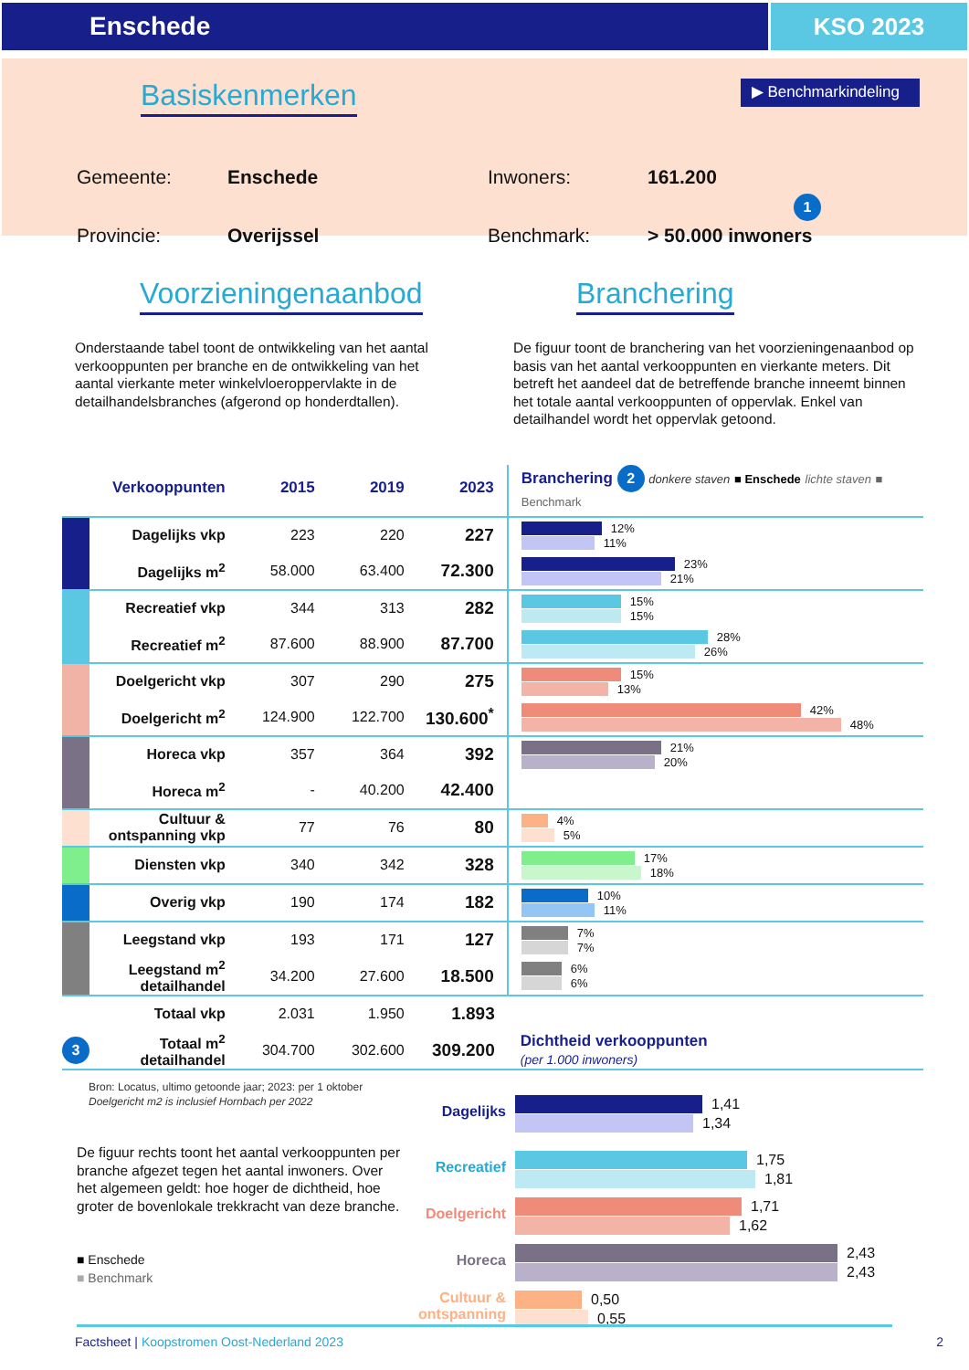Enschede KSO 2023
Basiskenmerken
▶ Benchmarkindeling
Gemeente:
Enschede
Inwoners:
161.200 1
Provincie:
Overijssel
Benchmark:
> 50.000 inwoners
Voorzieningenaanbod Branchering
Onderstaande tabel toont de ontwikkeling van het aantal verkooppunten per branche en de ontwikkeling van het aantal vierkante meter winkelvloeroppervlakte in de detailhandelsbranches (afgerond op honderdtallen).
De figuur toont de branchering van het voorzieningenaanbod op basis van het aantal verkooppunten en vierkante meters. Dit betreft het aandeel dat de betreffende branche inneemt binnen het totale aantal verkooppunten of oppervlak. Enkel van detailhandel wordt het oppervlak getoond.
| | Verkooppunten | 2015 | 2019 | 2023 | Branchering 2 donkere staven ■ Enschede lichte staven ■ Benchmark |
| --- | --- | --- | --- | --- | --- |
| | Dagelijks vkp | 223 | 220 | 227 | 12% 11% |
| | Dagelijks m<sup>2</sup> | 58.000 | 63.400 | 72.300 | 23% 21% |
| | Recreatief vkp | 344 | 313 | 282 | 15% 15% |
| | Recreatief m<sup>2</sup> | 87.600 | 88.900 | 87.700 | 28% 26% |
| | Doelgericht vkp | 307 | 290 | 275 | 15% 13% |
| | Doelgericht m<sup>2</sup> | 124.900 | 122.700 | 130.600<sup>*</sup> | 42% 48% |
| | Horeca vkp | 357 | 364 | 392 | 21% 20% |
| | Horeca m<sup>2</sup> | - | 40.200 | 42.400 | |
| | Cultuur & ontspanning vkp | 77 | 76 | 80 | 4% 5% |
| | Diensten vkp | 340 | 342 | 328 | 17% 18% |
| | Overig vkp | 190 | 174 | 182 | 10% 11% |
| | Leegstand vkp | 193 | 171 | 127 | 7% 7% |
| | Leegstand m<sup>2</sup> detailhandel | 34.200 | 27.600 | 18.500 | 6% 6% |
| | Totaal vkp | 2.031 | 1.950 | 1.893 | |
| 3 | Totaal m<sup>2</sup> detailhandel | 304.700 | 302.600 | 309.200 | Dichtheid verkooppunten (per 1.000 inwoners) |
Bron: Locatus, ultimo getoonde jaar; 2023: per 1 oktober
Doelgericht m2 is inclusief Hornbach per 2022
De figuur rechts toont het aantal verkooppunten per branche afgezet tegen het aantal inwoners. Over het algemeen geldt: hoe hoger de dichtheid, hoe groter de bovenlokale trekkracht van deze branche.
■ Enschede
■ Benchmark
Dagelijks
1,41
1,34
Recreatief
1,75
1,81
Doelgericht
1,71
1,62
Horeca
2,43
2,43
Cultuur & ontspanning
0,50
0,55
Factsheet | Koopstromen Oost-Nederland 2023 2